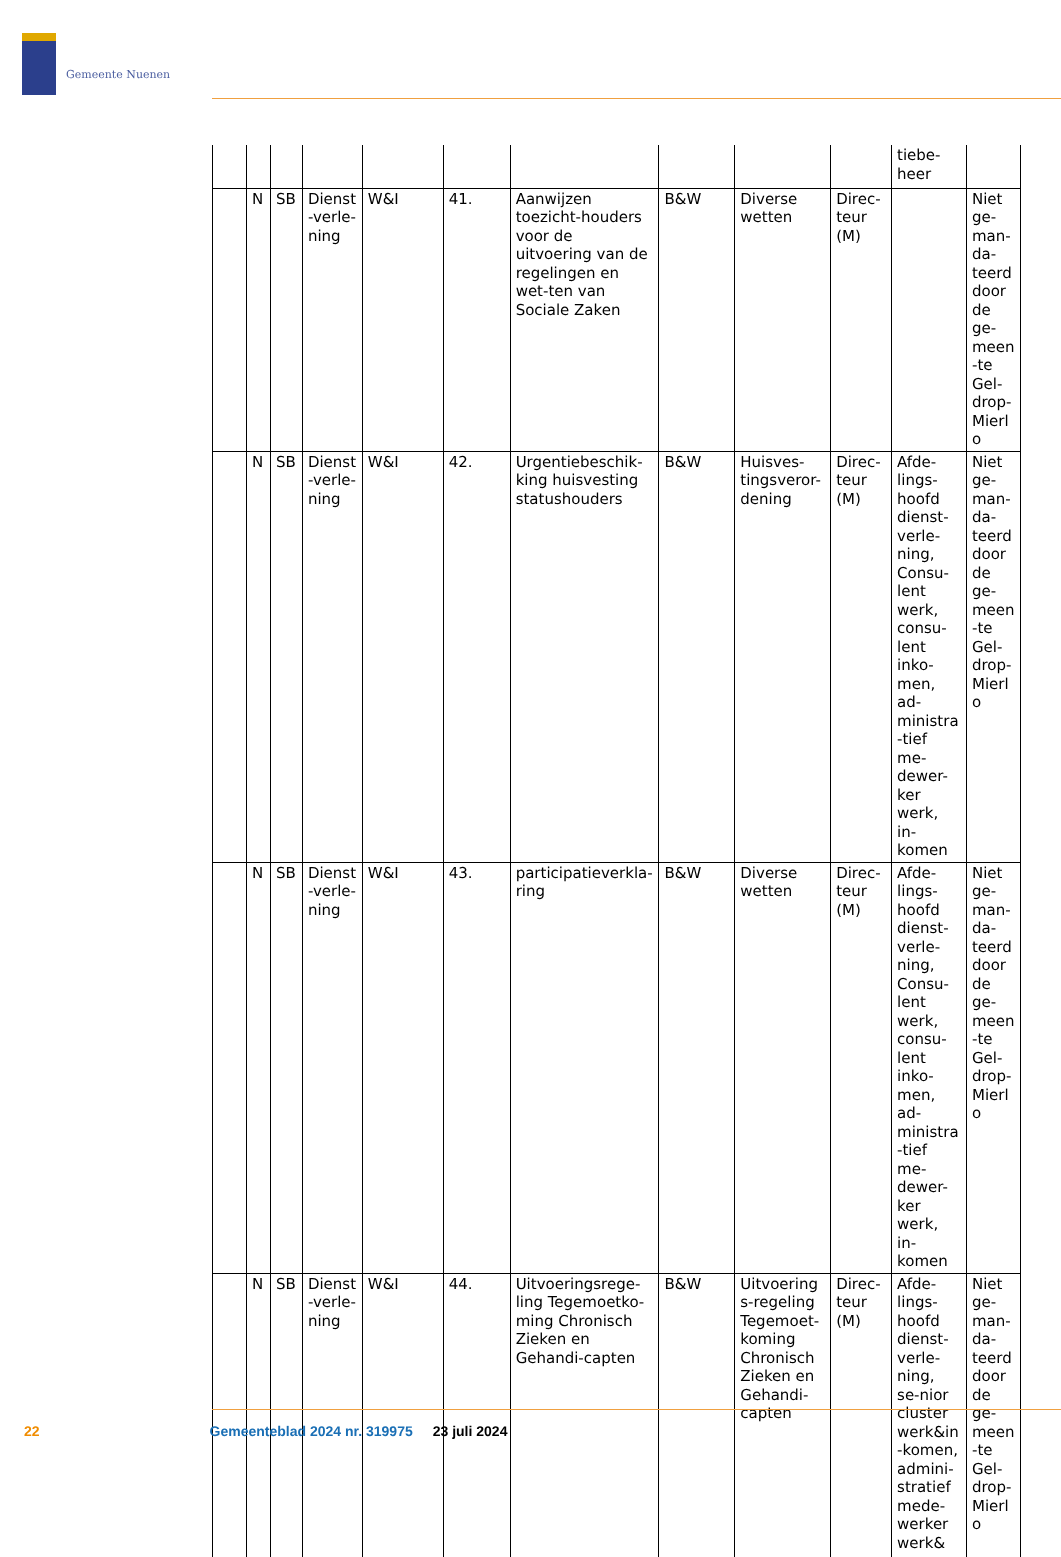Gemeente Nuenen
| | | | | | | | | | | tiebe- heer | |
| | N | SB | Dienst-verle-ning | W&I | 41. | Aanwijzen toezicht-houders voor de uitvoering van de regelingen en wet-ten van Sociale Zaken | B&W | Diverse wetten | Direc-teur (M) | | Niet ge-man-da-teerd door de ge-meen-te Gel-drop-Mierlo |
| | N | SB | Dienst-verle-ning | W&I | 42. | Urgentiebeschik-king huisvesting statushouders | B&W | Huisves-tingsveror-dening | Direc-teur (M) | Afde-lings-hoofd dienst-verle-ning, Consu-lent werk, consu-lent inko-men, ad-ministra-tief me-dewer-ker werk, in-komen | Niet ge-man-da-teerd door de ge-meen-te Gel-drop-Mierlo |
| | N | SB | Dienst-verle-ning | W&I | 43. | participatieverkla-ring | B&W | Diverse wetten | Direc-teur (M) | Afde-lings-hoofd dienst-verle-ning, Consu-lent werk, consu-lent inko-men, ad-ministra-tief me-dewer-ker werk, in-komen | Niet ge-man-da-teerd door de ge-meen-te Gel-drop-Mierlo |
| | N | SB | Dienst-verle-ning | W&I | 44. | Uitvoeringsrege-ling Tegemoetko-ming Chronisch Zieken en Gehandi-capten | B&W | Uitvoerings-regeling Tegemoet-koming Chronisch Zieken en Gehandi-capten | Direc-teur (M) | Afde-lings-hoofd dienst-verle-ning, se-nior cluster werk&in-komen, admini-stratief mede-werker werk& | Niet ge-man-da-teerd door de ge-meen-te Gel-drop-Mierlo |
22 Gemeenteblad 2024 nr. 319975 23 juli 2024